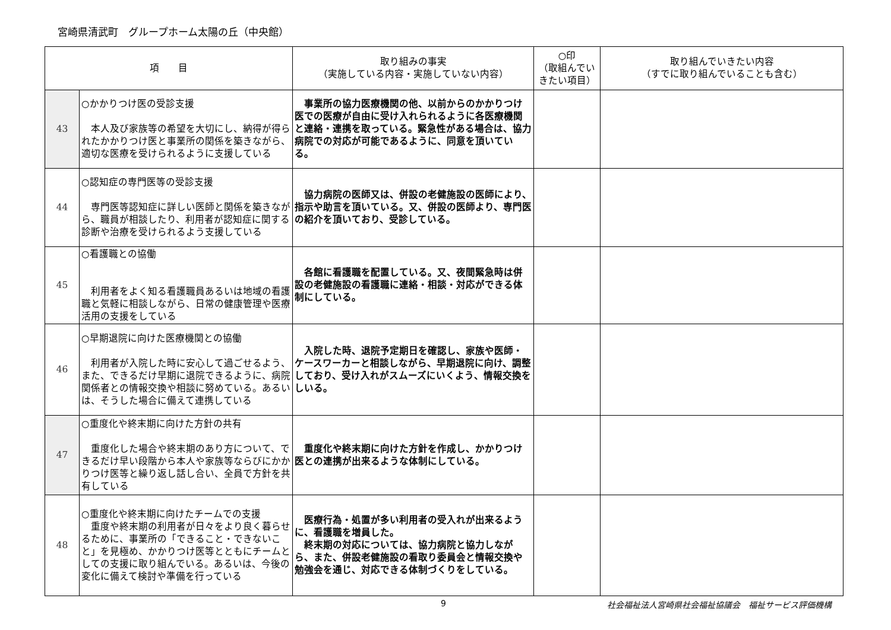宮崎県清武町　グループホーム太陽の丘（中央館）
| 項 目 | | 取り組みの事実 （実施している内容・実施していない内容） | ○印 （取組んでいきたい項目） | 取り組んでいきたい内容 （すでに取り組んでいることも含む） |
| --- | --- | --- | --- | --- |
| 43 | ○かかりつけ医の受診支援 本人及び家族等の希望を大切にし、納得が得られたかかりつけ医と事業所の関係を築きながら、適切な医療を受けられるように支援している | 事業所の協力医療機関の他、以前からのかかりつけ医での医療が自由に受け入れられるように各医療機関と連絡・連携を取っている。緊急性がある場合は、協力病院での対応が可能であるように、同意を頂いている。 | | |
| 44 | ○認知症の専門医等の受診支援 専門医等認知症に詳しい医師と関係を築きながら、職員が相談したり、利用者が認知症に関する診断や治療を受けられるよう支援している | 協力病院の医師又は、併設の老健施設の医師により、指示や助言を頂いている。又、併設の医師より、専門医の紹介を頂いており、受診している。 | | |
| 45 | ○看護職との協働 利用者をよく知る看護職員あるいは地域の看護職と気軽に相談しながら、日常の健康管理や医療活用の支援をしている | 各館に看護職を配置している。又、夜間緊急時は併設の老健施設の看護職に連絡・相談・対応ができる体制にしている。 | | |
| 46 | ○早期退院に向けた医療機関との協働 利用者が入院した時に安心して過ごせるよう、また、できるだけ早期に退院できるように、病院関係者との情報交換や相談に努めている。あるいは、そうした場合に備えて連携している | 入院した時、退院予定期日を確認し、家族や医師・ケースワーカーと相談しながら、早期退院に向け、調整しており、受け入れがスムーズにいくよう、情報交換をしいる。 | | |
| 47 | ○重度化や終末期に向けた方針の共有 重度化した場合や終末期のあり方について、できるだけ早い段階から本人や家族等ならびにかかりつけ医等と繰り返し話し合い、全員で方針を共有している | 重度化や終末期に向けた方針を作成し、かかりつけ医との連携が出来るような体制にしている。 | | |
| 48 | ○重度化や終末期に向けたチームでの支援 重度や終末期の利用者が日々をより良く暮らせるために、事業所の「できること・できないこと」を見極め、かかりつけ医等とともにチームとしての支援に取り組んでいる。あるいは、今後の変化に備えて検討や準備を行っている | 医療行為・処置が多い利用者の受入れが出来るように、看護職を増員した。 終末期の対応については、協力病院と協力しながら、また、併設老健施設の看取り委員会と情報交換や勉強会を通じ、対応できる体制づくりをしている。 | | |
9 社会福祉法人宮崎県社会福祉協議会　福祉サービス評価機構